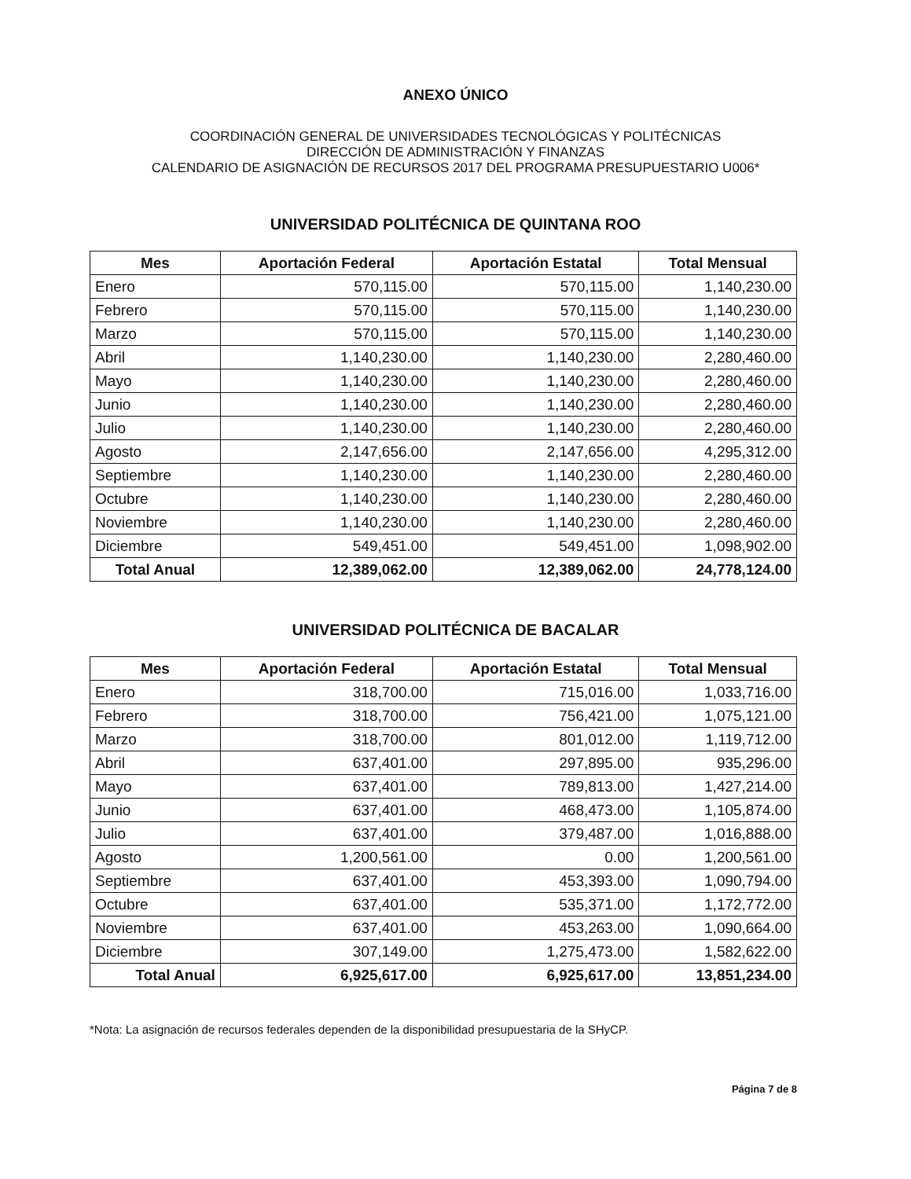ANEXO ÚNICO
COORDINACIÓN GENERAL DE UNIVERSIDADES TECNOLÓGICAS Y POLITÉCNICAS
DIRECCIÓN DE ADMINISTRACIÓN Y FINANZAS
CALENDARIO DE ASIGNACIÓN DE RECURSOS 2017 DEL PROGRAMA PRESUPUESTARIO U006*
UNIVERSIDAD POLITÉCNICA DE QUINTANA ROO
| Mes | Aportación Federal | Aportación Estatal | Total Mensual |
| --- | --- | --- | --- |
| Enero | 570,115.00 | 570,115.00 | 1,140,230.00 |
| Febrero | 570,115.00 | 570,115.00 | 1,140,230.00 |
| Marzo | 570,115.00 | 570,115.00 | 1,140,230.00 |
| Abril | 1,140,230.00 | 1,140,230.00 | 2,280,460.00 |
| Mayo | 1,140,230.00 | 1,140,230.00 | 2,280,460.00 |
| Junio | 1,140,230.00 | 1,140,230.00 | 2,280,460.00 |
| Julio | 1,140,230.00 | 1,140,230.00 | 2,280,460.00 |
| Agosto | 2,147,656.00 | 2,147,656.00 | 4,295,312.00 |
| Septiembre | 1,140,230.00 | 1,140,230.00 | 2,280,460.00 |
| Octubre | 1,140,230.00 | 1,140,230.00 | 2,280,460.00 |
| Noviembre | 1,140,230.00 | 1,140,230.00 | 2,280,460.00 |
| Diciembre | 549,451.00 | 549,451.00 | 1,098,902.00 |
| Total Anual | 12,389,062.00 | 12,389,062.00 | 24,778,124.00 |
UNIVERSIDAD POLITÉCNICA DE BACALAR
| Mes | Aportación Federal | Aportación Estatal | Total Mensual |
| --- | --- | --- | --- |
| Enero | 318,700.00 | 715,016.00 | 1,033,716.00 |
| Febrero | 318,700.00 | 756,421.00 | 1,075,121.00 |
| Marzo | 318,700.00 | 801,012.00 | 1,119,712.00 |
| Abril | 637,401.00 | 297,895.00 | 935,296.00 |
| Mayo | 637,401.00 | 789,813.00 | 1,427,214.00 |
| Junio | 637,401.00 | 468,473.00 | 1,105,874.00 |
| Julio | 637,401.00 | 379,487.00 | 1,016,888.00 |
| Agosto | 1,200,561.00 | 0.00 | 1,200,561.00 |
| Septiembre | 637,401.00 | 453,393.00 | 1,090,794.00 |
| Octubre | 637,401.00 | 535,371.00 | 1,172,772.00 |
| Noviembre | 637,401.00 | 453,263.00 | 1,090,664.00 |
| Diciembre | 307,149.00 | 1,275,473.00 | 1,582,622.00 |
| Total Anual | 6,925,617.00 | 6,925,617.00 | 13,851,234.00 |
*Nota: La asignación de recursos federales dependen de la disponibilidad presupuestaria de la SHyCP.
Página 7 de 8